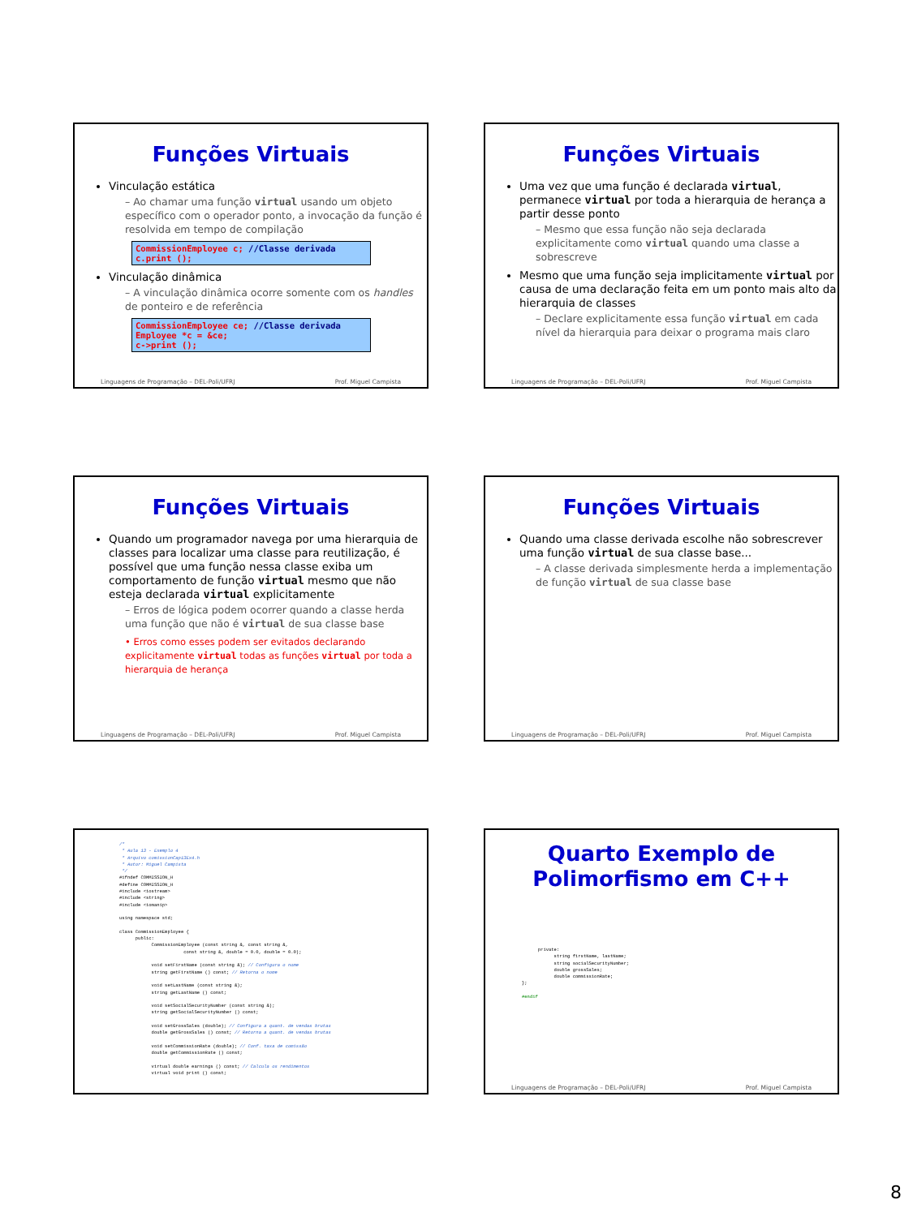Funções Virtuais
Vinculação estática
– Ao chamar uma função virtual usando um objeto específico com o operador ponto, a invocação da função é resolvida em tempo de compilação
CommissionEmployee c; //Classe derivada
c.print ();
Vinculação dinâmica
– A vinculação dinâmica ocorre somente com os handles de ponteiro e de referência
CommissionEmployee ce; //Classe derivada
Employee *c = &ce;
c->print ();
Linguagens de Programação – DEL-Poli/UFRJ Prof. Miguel Campista
Funções Virtuais
Uma vez que uma função é declarada virtual, permanece virtual por toda a hierarquia de herança a partir desse ponto
– Mesmo que essa função não seja declarada explicitamente como virtual quando uma classe a sobrescreve
Mesmo que uma função seja implicitamente virtual por causa de uma declaração feita em um ponto mais alto da hierarquia de classes
– Declare explicitamente essa função virtual em cada nível da hierarquia para deixar o programa mais claro
Linguagens de Programação – DEL-Poli/UFRJ Prof. Miguel Campista
Funções Virtuais
Quando um programador navega por uma hierarquia de classes para localizar uma classe para reutilização, é possível que uma função nessa classe exiba um comportamento de função virtual mesmo que não esteja declarada virtual explicitamente
– Erros de lógica podem ocorrer quando a classe herda uma função que não é virtual de sua classe base
• Erros como esses podem ser evitados declarando explicitamente virtual todas as funções virtual por toda a hierarquia de herança
Linguagens de Programação – DEL-Poli/UFRJ Prof. Miguel Campista
Funções Virtuais
Quando uma classe derivada escolhe não sobrescrever uma função virtual de sua classe base...
– A classe derivada simplesmente herda a implementação de função virtual de sua classe base
Linguagens de Programação – DEL-Poli/UFRJ Prof. Miguel Campista
/*
 * Aula 13 - Exemplo 4
 * Arquivo comissionCap13Ex4.h
 * Autor: Miguel Campista
 */
#ifndef COMMISSION_H
#define COMMISSION_H
#include <iostream>
#include <string>
#include <iomanip>

using namespace std;

class CommissionEmployee {
      public:
            CommissionEmployee (const string &, const string &,
                        const string &, double = 0.0, double = 0.0);

            void setFirstName (const string &); // Configura o nome
            string getFirstName () const; // Retorna o nome

            void setLastName (const string &);
            string getLastName () const;

            void setSocialSecurityNumber (const string &);
            string getSocialSecurityNumber () const;

            void setGrossSales (double); // Configura a quant. de vendas brutas
            double getGrossSales () const; // Retorna a quant. de vendas brutas

            void setCommissionRate (double); // Conf. taxa de comissão
            double getCommissionRate () const;

            virtual double earnings () const; // Calcula os rendimentos
            virtual void print () const;
Quarto Exemplo de Polimorfismo em C++
      private:
            string firstName, lastName;
            string socialSecurityNumber;
            double grossSales;
            double commissionRate;
};

#endif
Linguagens de Programação – DEL-Poli/UFRJ Prof. Miguel Campista
8